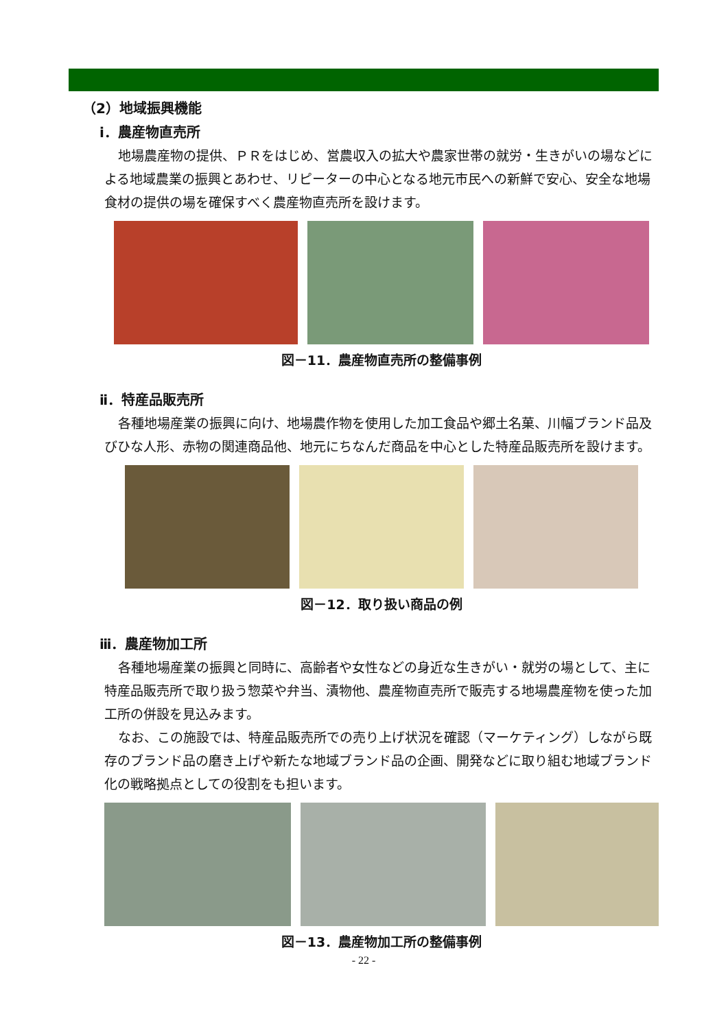（2）地域振興機能
ⅰ．農産物直売所
地場農産物の提供、ＰＲをはじめ、営農収入の拡大や農家世帯の就労・生きがいの場などによる地域農業の振興とあわせ、リピーターの中心となる地元市民への新鮮で安心、安全な地場食材の提供の場を確保すべく農産物直売所を設けます。
図－11．農産物直売所の整備事例
ⅱ．特産品販売所
各種地場産業の振興に向け、地場農作物を使用した加工食品や郷土名菓、川幅ブランド品及びひな人形、赤物の関連商品他、地元にちなんだ商品を中心とした特産品販売所を設けます。
図－12．取り扱い商品の例
ⅲ．農産物加工所
各種地場産業の振興と同時に、高齢者や女性などの身近な生きがい・就労の場として、主に特産品販売所で取り扱う惣菜や弁当、漬物他、農産物直売所で販売する地場農産物を使った加工所の併設を見込みます。
なお、この施設では、特産品販売所での売り上げ状況を確認（マーケティング）しながら既存のブランド品の磨き上げや新たな地域ブランド品の企画、開発などに取り組む地域ブランド化の戦略拠点としての役割をも担います。
図－13．農産物加工所の整備事例
- 22 -